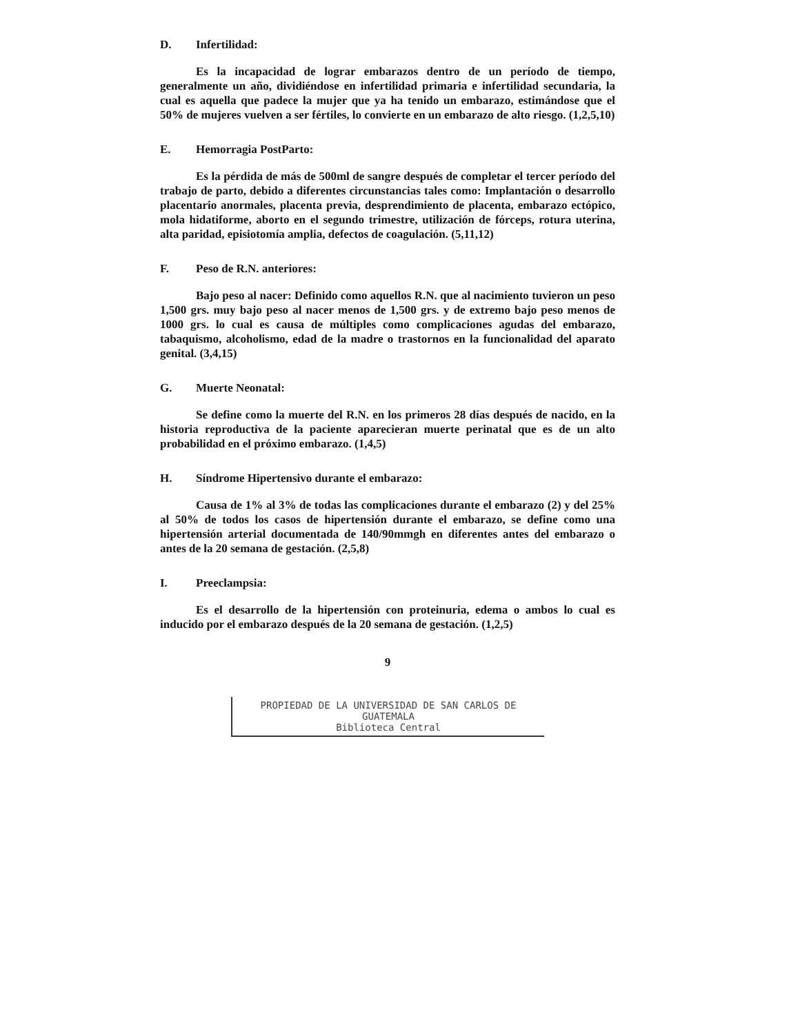D. Infertilidad:
Es la incapacidad de lograr embarazos dentro de un período de tiempo, generalmente un año, dividiéndose en infertilidad primaria e infertilidad secundaria, la cual es aquella que padece la mujer que ya ha tenido un embarazo, estimándose que el 50% de mujeres vuelven a ser fértiles, lo convierte en un embarazo de alto riesgo. (1,2,5,10)
E. Hemorragia PostParto:
Es la pérdida de más de 500ml de sangre después de completar el tercer período del trabajo de parto, debido a diferentes circunstancias tales como: Implantación o desarrollo placentario anormales, placenta previa, desprendimiento de placenta, embarazo ectópico, mola hidatiforme, aborto en el segundo trimestre, utilización de fórceps, rotura uterina, alta paridad, episiotomía amplia, defectos de coagulación. (5,11,12)
F. Peso de R.N. anteriores:
Bajo peso al nacer: Definido como aquellos R.N. que al nacimiento tuvieron un peso 1,500 grs. muy bajo peso al nacer menos de 1,500 grs. y de extremo bajo peso menos de 1000 grs. lo cual es causa de múltiples como complicaciones agudas del embarazo, tabaquismo, alcoholismo, edad de la madre o trastornos en la funcionalidad del aparato genital. (3,4,15)
G. Muerte Neonatal:
Se define como la muerte del R.N. en los primeros 28 días después de nacido, en la historia reproductiva de la paciente aparecieran muerte perinatal que es de un alto probabilidad en el próximo embarazo. (1,4,5)
H. Síndrome Hipertensivo durante el embarazo:
Causa de 1% al 3% de todas las complicaciones durante el embarazo (2) y del 25% al 50% de todos los casos de hipertensión durante el embarazo, se define como una hipertensión arterial documentada de 140/90mmgh en diferentes antes del embarazo o antes de la 20 semana de gestación. (2,5,8)
I. Preeclampsia:
Es el desarrollo de la hipertensión con proteinuria, edema o ambos lo cual es inducido por el embarazo después de la 20 semana de gestación. (1,2,5)
9
PROPIEDAD DE LA UNIVERSIDAD DE SAN CARLOS DE GUATEMALA
Biblioteca Central